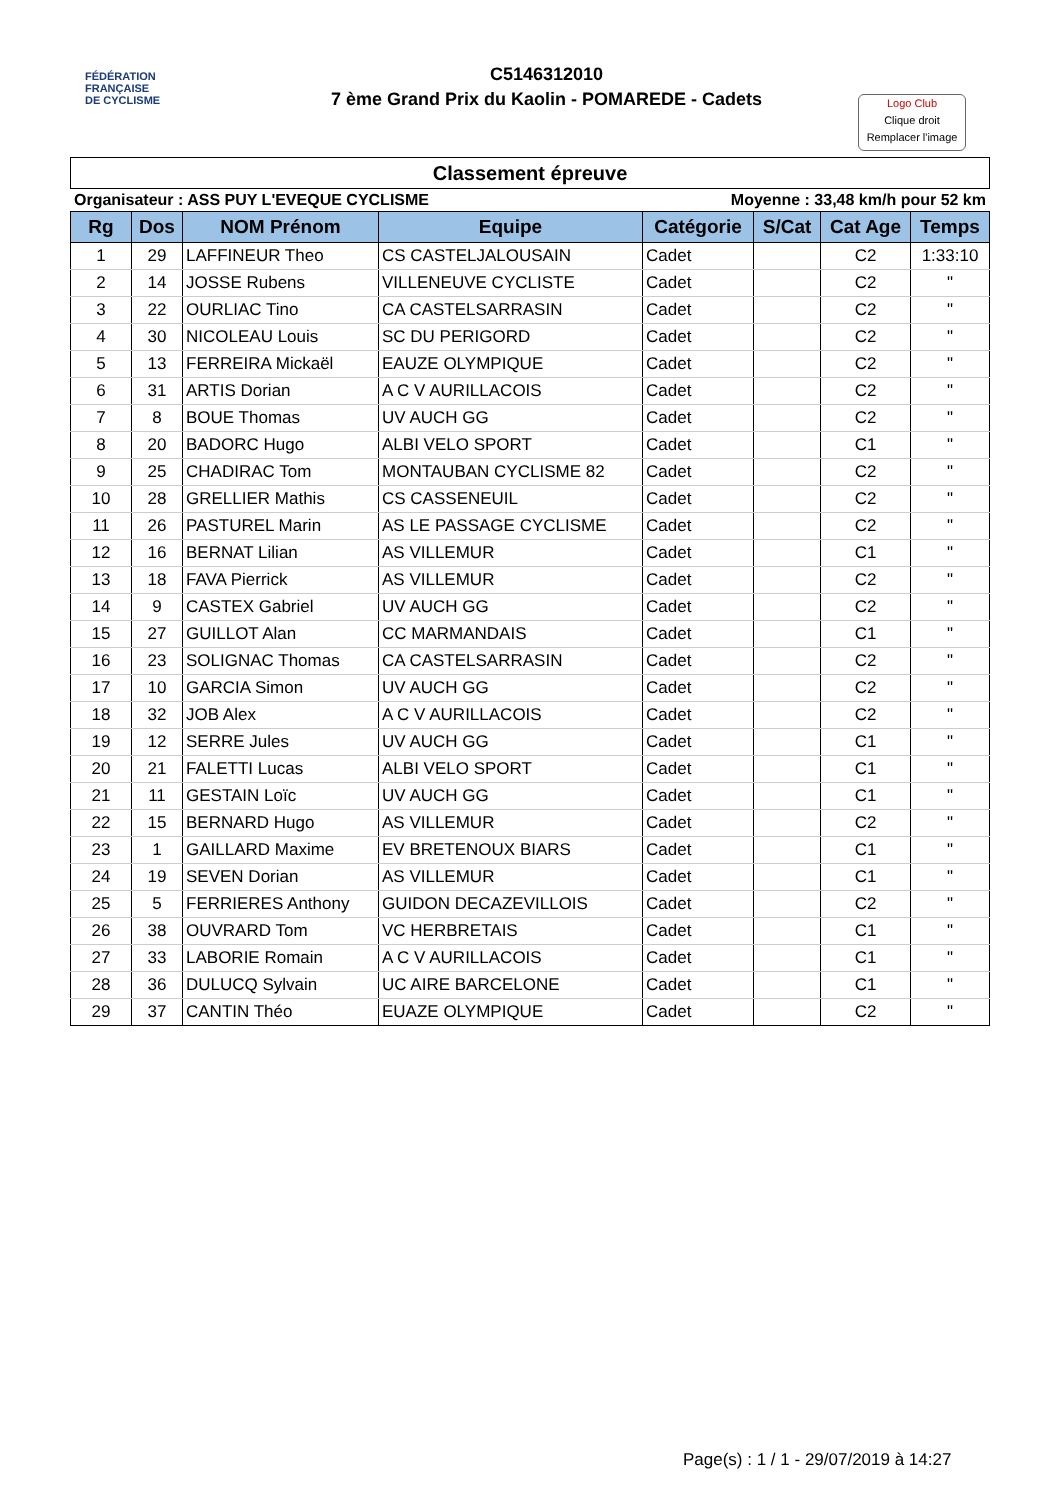FÉDÉRATION
FRANÇAISE
DE CYCLISME
C5146312010
7 ème Grand Prix du Kaolin - POMAREDE - Cadets
Logo Club
Clique droit
Remplacer l'image
Classement épreuve
Organisateur : ASS PUY L'EVEQUE CYCLISME Moyenne : 33,48 km/h pour 52 km
| Rg | Dos | NOM Prénom | Equipe | Catégorie | S/Cat | Cat Age | Temps |
| --- | --- | --- | --- | --- | --- | --- | --- |
| 1 | 29 | LAFFINEUR Theo | CS CASTELJALOUSAIN | Cadet | | C2 | 1:33:10 |
| 2 | 14 | JOSSE Rubens | VILLENEUVE CYCLISTE | Cadet | | C2 | " |
| 3 | 22 | OURLIAC Tino | CA CASTELSARRASIN | Cadet | | C2 | " |
| 4 | 30 | NICOLEAU Louis | SC DU PERIGORD | Cadet | | C2 | " |
| 5 | 13 | FERREIRA Mickaël | EAUZE OLYMPIQUE | Cadet | | C2 | " |
| 6 | 31 | ARTIS Dorian | A C V AURILLACOIS | Cadet | | C2 | " |
| 7 | 8 | BOUE Thomas | UV AUCH GG | Cadet | | C2 | " |
| 8 | 20 | BADORC Hugo | ALBI VELO SPORT | Cadet | | C1 | " |
| 9 | 25 | CHADIRAC Tom | MONTAUBAN CYCLISME 82 | Cadet | | C2 | " |
| 10 | 28 | GRELLIER Mathis | CS CASSENEUIL | Cadet | | C2 | " |
| 11 | 26 | PASTUREL Marin | AS LE PASSAGE CYCLISME | Cadet | | C2 | " |
| 12 | 16 | BERNAT Lilian | AS VILLEMUR | Cadet | | C1 | " |
| 13 | 18 | FAVA Pierrick | AS VILLEMUR | Cadet | | C2 | " |
| 14 | 9 | CASTEX Gabriel | UV AUCH GG | Cadet | | C2 | " |
| 15 | 27 | GUILLOT Alan | CC MARMANDAIS | Cadet | | C1 | " |
| 16 | 23 | SOLIGNAC Thomas | CA CASTELSARRASIN | Cadet | | C2 | " |
| 17 | 10 | GARCIA Simon | UV AUCH GG | Cadet | | C2 | " |
| 18 | 32 | JOB Alex | A C V AURILLACOIS | Cadet | | C2 | " |
| 19 | 12 | SERRE Jules | UV AUCH GG | Cadet | | C1 | " |
| 20 | 21 | FALETTI Lucas | ALBI VELO SPORT | Cadet | | C1 | " |
| 21 | 11 | GESTAIN Loïc | UV AUCH GG | Cadet | | C1 | " |
| 22 | 15 | BERNARD Hugo | AS VILLEMUR | Cadet | | C2 | " |
| 23 | 1 | GAILLARD Maxime | EV BRETENOUX BIARS | Cadet | | C1 | " |
| 24 | 19 | SEVEN Dorian | AS VILLEMUR | Cadet | | C1 | " |
| 25 | 5 | FERRIERES Anthony | GUIDON DECAZEVILLOIS | Cadet | | C2 | " |
| 26 | 38 | OUVRARD Tom | VC HERBRETAIS | Cadet | | C1 | " |
| 27 | 33 | LABORIE Romain | A C V AURILLACOIS | Cadet | | C1 | " |
| 28 | 36 | DULUCQ Sylvain | UC AIRE BARCELONE | Cadet | | C1 | " |
| 29 | 37 | CANTIN Théo | EUAZE OLYMPIQUE | Cadet | | C2 | " |
Page(s) : 1 / 1 - 29/07/2019 à 14:27